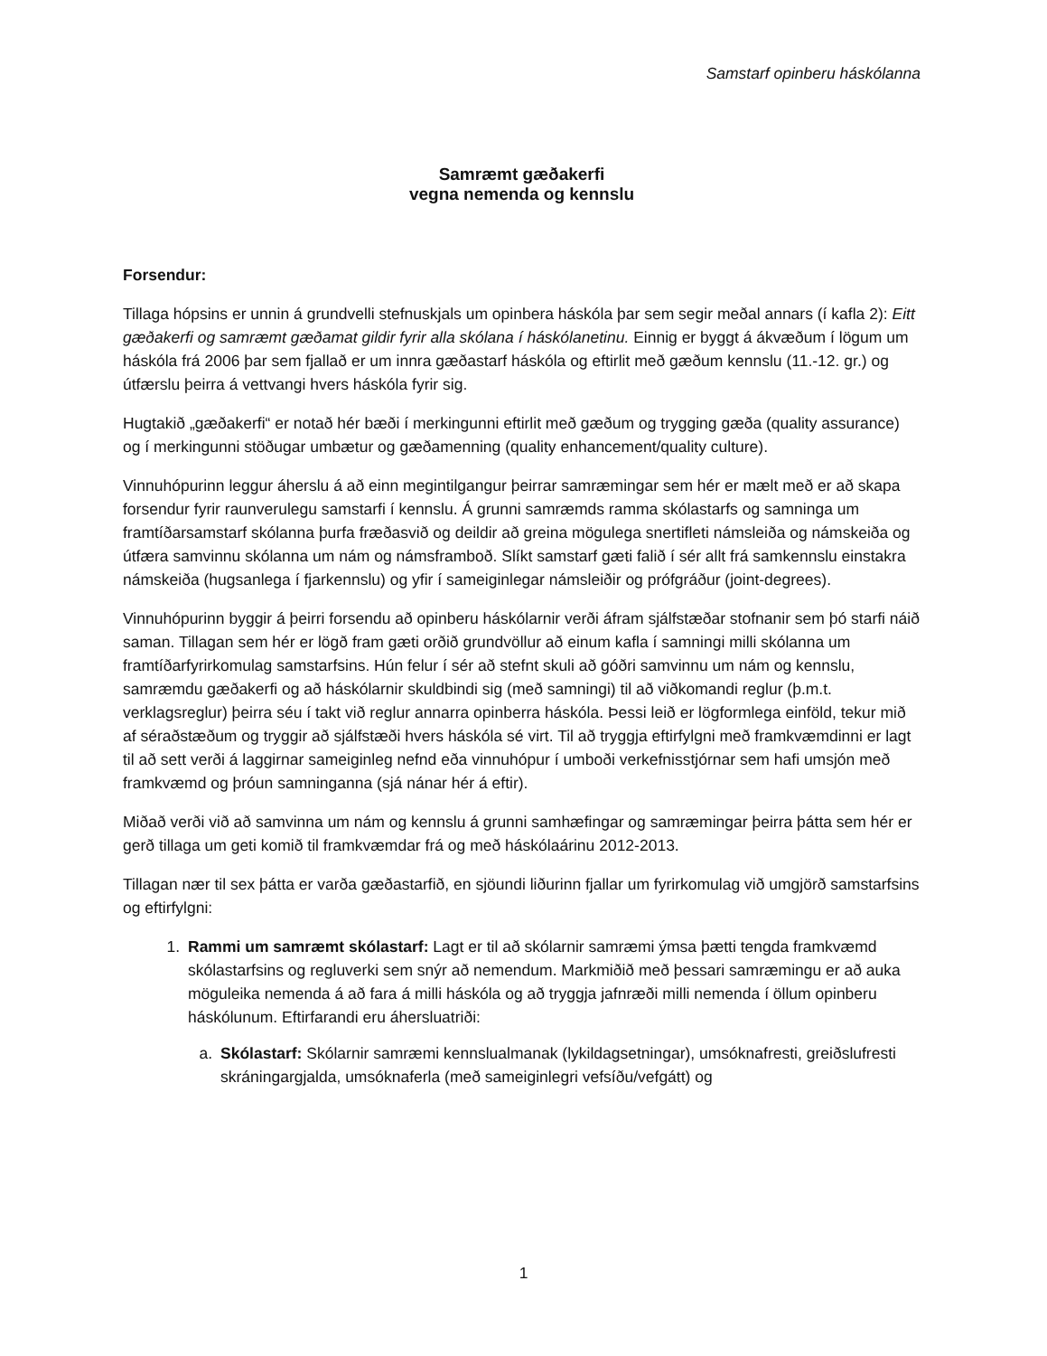Samstarf opinberu háskólanna
Samræmt gæðakerfi
vegna nemenda og kennslu
Forsendur:
Tillaga hópsins er unnin á grundvelli stefnuskjals um opinbera háskóla þar sem segir meðal annars (í kafla 2): Eitt gæðakerfi og samræmt gæðamat gildir fyrir alla skólana í háskólanetinu. Einnig er byggt á ákvæðum í lögum um háskóla frá 2006 þar sem fjallað er um innra gæðastarf háskóla og eftirlit með gæðum kennslu (11.-12. gr.) og útfærslu þeirra á vettvangi hvers háskóla fyrir sig.
Hugtakið „gæðakerfi“ er notað hér bæði í merkingunni eftirlit með gæðum og trygging gæða (quality assurance) og í merkingunni stöðugar umbætur og gæðamenning (quality enhancement/quality culture).
Vinnuhópurinn leggur áherslu á að einn megintilgangur þeirrar samræmingar sem hér er mælt með er að skapa forsendur fyrir raunverulegu samstarfi í kennslu. Á grunni samræmds ramma skólastarfs og samninga um framtíðarsamstarf skólanna þurfa fræðasvið og deildir að greina mögulega snertifleti námsleiða og námskeiða og útfæra samvinnu skólanna um nám og námsframboð. Slíkt samstarf gæti falið í sér allt frá samkennslu einstakra námskeiða (hugsanlega í fjarkennslu) og yfir í sameiginlegar námsleiðir og prófgráður (joint-degrees).
Vinnuhópurinn byggir á þeirri forsendu að opinberu háskólarnir verði áfram sjálfstæðar stofnanir sem þó starfi náið saman. Tillagan sem hér er lögð fram gæti orðið grundvöllur að einum kafla í samningi milli skólanna um framtíðarfyrirkomulag samstarfsins. Hún felur í sér að stefnt skuli að góðri samvinnu um nám og kennslu, samræmdu gæðakerfi og að háskólarnir skuldbindi sig (með samningi) til að viðkomandi reglur (þ.m.t. verklagsreglur) þeirra séu í takt við reglur annarra opinberra háskóla. Þessi leið er lögformlega einföld, tekur mið af séraðstæðum og tryggir að sjálfstæði hvers háskóla sé virt. Til að tryggja eftirfylgni með framkvæmdinni er lagt til að sett verði á laggirnar sameiginleg nefnd eða vinnuhópur í umboði verkefnisstjórnar sem hafi umsjón með framkvæmd og þróun samninganna (sjá nánar hér á eftir).
Miðað verði við að samvinna um nám og kennslu á grunni samhæfingar og samræmingar þeirra þátta sem hér er gerð tillaga um geti komið til framkvæmdar frá og með háskólaárinu 2012-2013.
Tillagan nær til sex þátta er varða gæðastarfið, en sjöundi liðurinn fjallar um fyrirkomulag við umgjörð samstarfsins og eftirfylgni:
1. Rammi um samræmt skólastarf: Lagt er til að skólarnir samræmi ýmsa þætti tengda framkvæmd skólastarfsins og regluverki sem snýr að nemendum. Markmiðið með þessari samræmingu er að auka möguleika nemenda á að fara á milli háskóla og að tryggja jafnræði milli nemenda í öllum opinberu háskólunum. Eftirfarandi eru áhersluatriði:
a. Skólastarf: Skólarnir samræmi kennslualmanak (lykildagsetningar), umsóknafresti, greiðslufresti skráningargjalda, umsóknaferla (með sameiginlegri vefsíðu/vefgátt) og
1